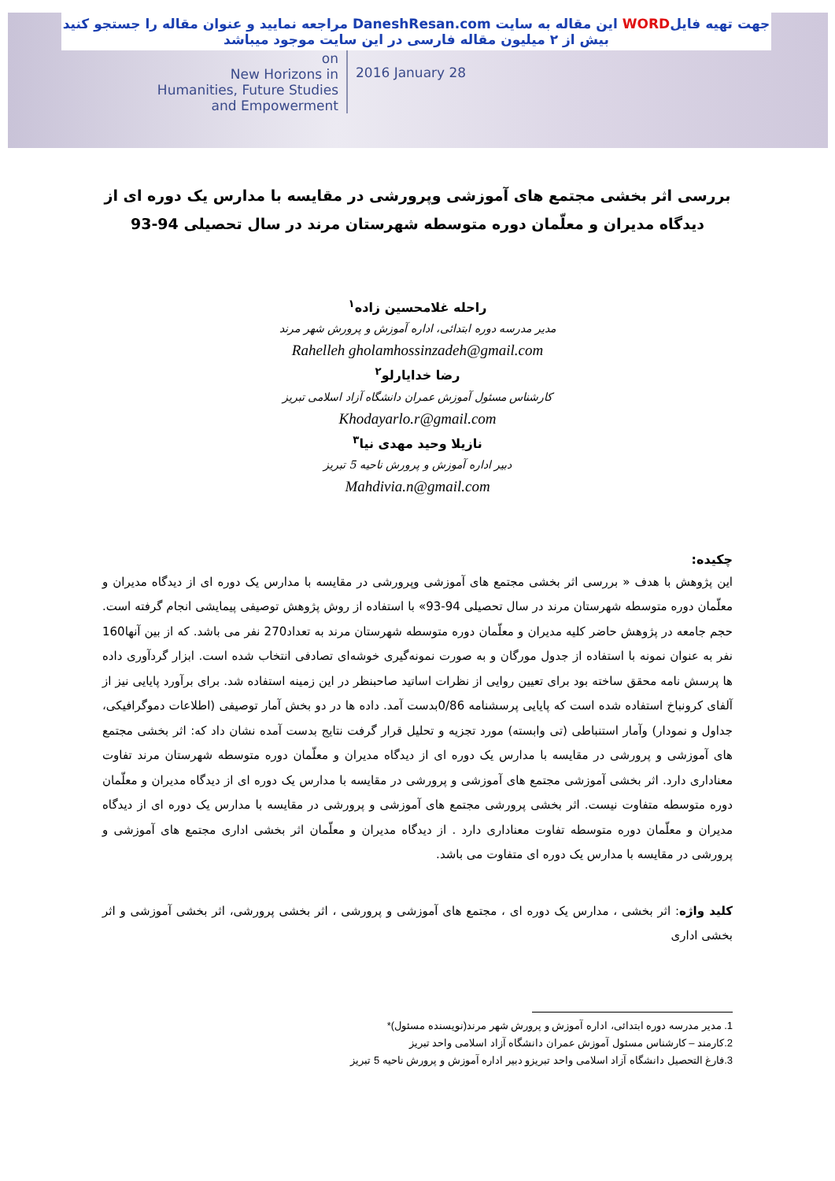جهت تهیه فایلWORD این مقاله به سایت DaneshResan.com مراجعه نمایید و عنوان مقاله را جستجو کنید
بیش از ۲ میلیون مقاله فارسی در این سایت موجود میباشد
on
New Horizons in
Humanities, Future Studies
and Empowerment
2016 January 28
بررسی اثر بخشی مجتمع های آموزشی وپرورشی در مقایسه با مدارس یک دوره ای از دیدگاه مدیران و معلّمان دوره متوسطه شهرستان مرند در سال تحصیلی 94-93
راحله غلامحسین زاده<sup>۱</sup>
مدیر مدرسه دوره ابتدائی، اداره آموزش و پرورش شهر مرند
Rahelleh gholamhossinzadeh@gmail.com
رضا خدایارلو<sup>۲</sup>
کارشناس مسئول آموزش عمران دانشگاه آزاد اسلامی تبریز
Khodayarlo.r@gmail.com
نازیلا وحید مهدی نیا<sup>۳</sup>
دبیر اداره آموزش و پرورش ناحیه 5 تبریز
Mahdivia.n@gmail.com
چکیده:
این پژوهش با هدف « بررسی اثر بخشی مجتمع های آموزشی وپرورشی در مقایسه با مدارس یک دوره ای از دیدگاه مدیران و معلّمان دوره متوسطه شهرستان مرند در سال تحصیلی 94-93» با استفاده از روش پژوهش توصیفی پیمایشی انجام گرفته است. حجم جامعه در پژوهش حاضر کلیه مدیران و معلّمان دوره متوسطه شهرستان مرند به تعداد270 نفر می باشد. که از بین آنها160 نفر به عنوان نمونه با استفاده از جدول مورگان و به صورت نمونه‌گیری خوشه‌ای تصادفی انتخاب شده است. ابزار گردآوری داده ها پرسش نامه محقق ساخته بود برای تعیین روایی از نظرات اساتید صاحبنظر در این زمینه استفاده شد. برای برآورد پایایی نیز از آلفای کرونباخ استفاده شده است که پایایی پرسشنامه 0/86بدست آمد. داده ها در دو بخش آمار توصیفی (اطلاعات دموگرافیکی، جداول و نمودار) وآمار استنباطی (تی وابسته) مورد تجزیه و تحلیل قرار گرفت نتایج بدست آمده نشان داد که: اثر بخشی مجتمع های آموزشی و پرورشی در مقایسه با مدارس یک دوره ای از دیدگاه مدیران و معلّمان دوره متوسطه شهرستان مرند تفاوت معناداری دارد. اثر بخشی آموزشی مجتمع های آموزشی و پرورشی در مقایسه با مدارس یک دوره ای از دیدگاه مدیران و معلّمان دوره متوسطه متفاوت نیست. اثر بخشی پرورشی مجتمع های آموزشی و پرورشی در مقایسه با مدارس یک دوره ای از دیدگاه مدیران و معلّمان دوره متوسطه تفاوت معناداری دارد . از دیدگاه مدیران و معلّمان اثر بخشی اداری مجتمع های آموزشی و پرورشی در مقایسه با مدارس یک دوره ای متفاوت می باشد.
کلید واژه: اثر بخشی ، مدارس یک دوره ای ، مجتمع های آموزشی و پرورشی ، اثر بخشی پرورشی، اثر بخشی آموزشی و اثر بخشی اداری
1. مدیر مدرسه دوره ابتدائی، اداره آموزش و پرورش شهر مرند(نویسنده مسئول)*
2.کارمند – کارشناس مسئول آموزش عمران دانشگاه آزاد اسلامی واحد تبریز
3.فارغ التحصیل دانشگاه آزاد اسلامی واحد تبریزو دبیر اداره آموزش و پرورش ناحیه 5 تبریز